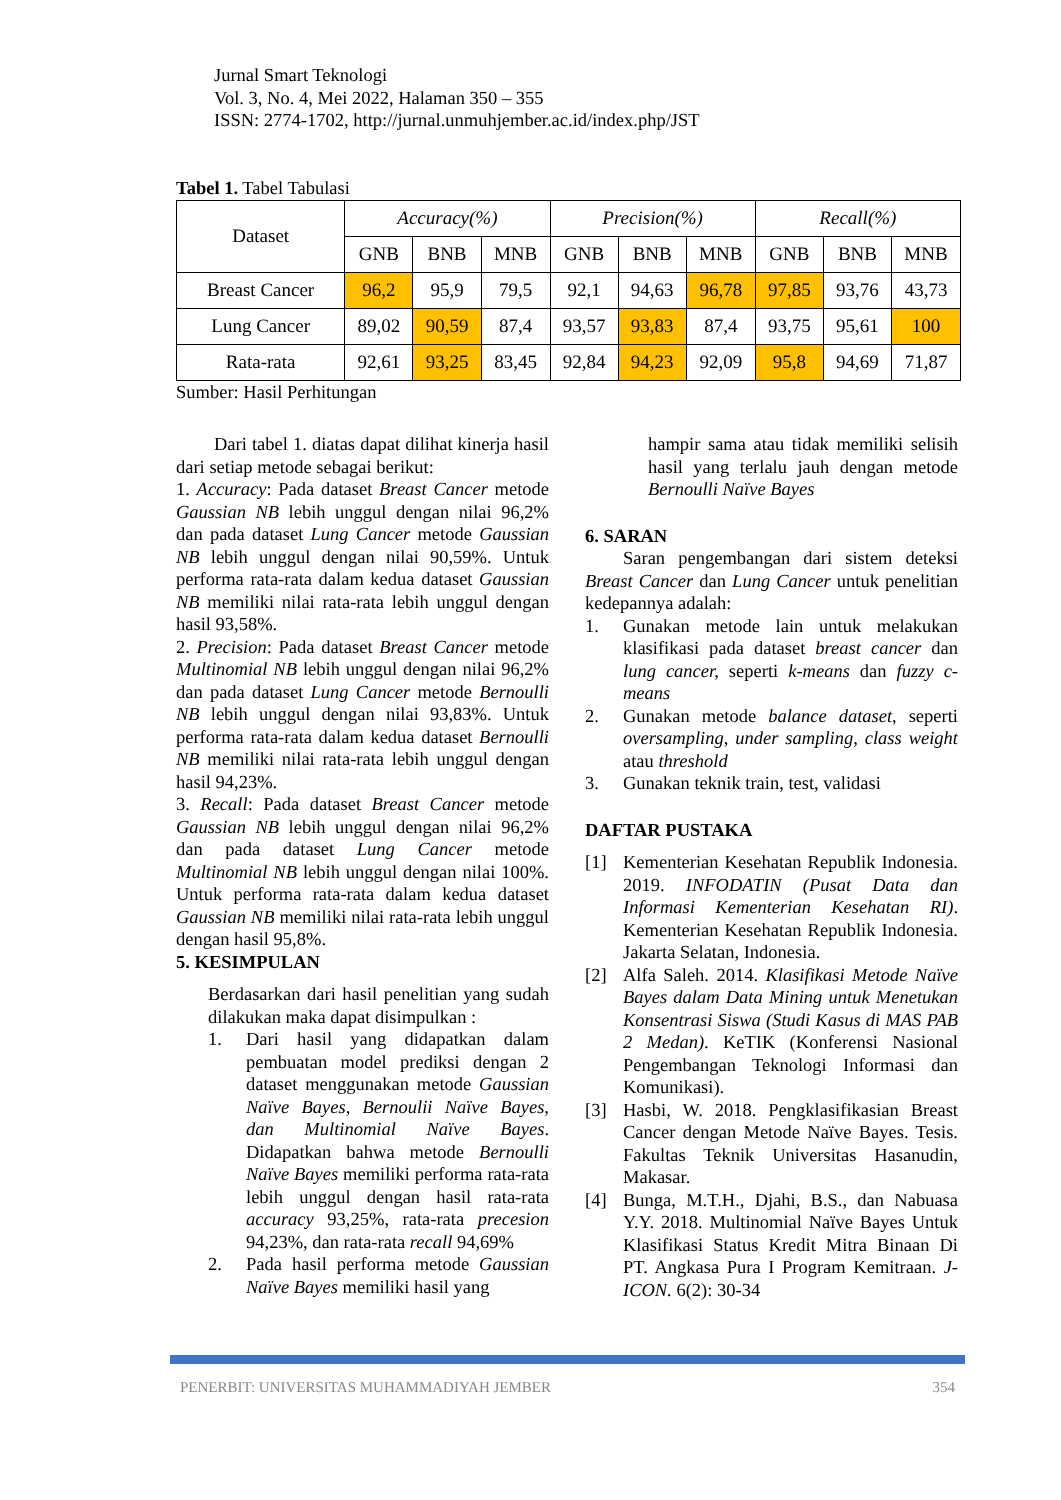Jurnal Smart Teknologi
Vol. 3, No. 4, Mei 2022, Halaman 350 – 355
ISSN: 2774-1702, http://jurnal.unmuhjember.ac.id/index.php/JST
Tabel 1. Tabel Tabulasi
| Dataset | Accuracy(%) | | | Precision(%) | | | Recall(%) | | |
| --- | --- | --- | --- | --- | --- | --- | --- | --- | --- |
| | GNB | BNB | MNB | GNB | BNB | MNB | GNB | BNB | MNB |
| Breast Cancer | 96,2 | 95,9 | 79,5 | 92,1 | 94,63 | 96,78 | 97,85 | 93,76 | 43,73 |
| Lung Cancer | 89,02 | 90,59 | 87,4 | 93,57 | 93,83 | 87,4 | 93,75 | 95,61 | 100 |
| Rata-rata | 92,61 | 93,25 | 83,45 | 92,84 | 94,23 | 92,09 | 95,8 | 94,69 | 71,87 |
Sumber: Hasil Perhitungan
Dari tabel 1. diatas dapat dilihat kinerja hasil dari setiap metode sebagai berikut:
1. Accuracy: Pada dataset Breast Cancer metode Gaussian NB lebih unggul dengan nilai 96,2% dan pada dataset Lung Cancer metode Gaussian NB lebih unggul dengan nilai 90,59%. Untuk performa rata-rata dalam kedua dataset Gaussian NB memiliki nilai rata-rata lebih unggul dengan hasil 93,58%.
2. Precision: Pada dataset Breast Cancer metode Multinomial NB lebih unggul dengan nilai 96,2% dan pada dataset Lung Cancer metode Bernoulli NB lebih unggul dengan nilai 93,83%. Untuk performa rata-rata dalam kedua dataset Bernoulli NB memiliki nilai rata-rata lebih unggul dengan hasil 94,23%.
3. Recall: Pada dataset Breast Cancer metode Gaussian NB lebih unggul dengan nilai 96,2% dan pada dataset Lung Cancer metode Multinomial NB lebih unggul dengan nilai 100%. Untuk performa rata-rata dalam kedua dataset Gaussian NB memiliki nilai rata-rata lebih unggul dengan hasil 95,8%.
5. KESIMPULAN
Berdasarkan dari hasil penelitian yang sudah dilakukan maka dapat disimpulkan :
1. Dari hasil yang didapatkan dalam pembuatan model prediksi dengan 2 dataset menggunakan metode Gaussian Naïve Bayes, Bernoulii Naïve Bayes, dan Multinomial Naïve Bayes. Didapatkan bahwa metode Bernoulli Naïve Bayes memiliki performa rata-rata lebih unggul dengan hasil rata-rata accuracy 93,25%, rata-rata precesion 94,23%, dan rata-rata recall 94,69%
2. Pada hasil performa metode Gaussian Naïve Bayes memiliki hasil yang
hampir sama atau tidak memiliki selisih hasil yang terlalu jauh dengan metode Bernoulli Naïve Bayes
6. SARAN
Saran pengembangan dari sistem deteksi Breast Cancer dan Lung Cancer untuk penelitian kedepannya adalah:
1. Gunakan metode lain untuk melakukan klasifikasi pada dataset breast cancer dan lung cancer, seperti k-means dan fuzzy c-means
2. Gunakan metode balance dataset, seperti oversampling, under sampling, class weight atau threshold
3. Gunakan teknik train, test, validasi
DAFTAR PUSTAKA
[1] Kementerian Kesehatan Republik Indonesia. 2019. INFODATIN (Pusat Data dan Informasi Kementerian Kesehatan RI). Kementerian Kesehatan Republik Indonesia. Jakarta Selatan, Indonesia.
[2] Alfa Saleh. 2014. Klasifikasi Metode Naïve Bayes dalam Data Mining untuk Menetukan Konsentrasi Siswa (Studi Kasus di MAS PAB 2 Medan). KeTIK (Konferensi Nasional Pengembangan Teknologi Informasi dan Komunikasi).
[3] Hasbi, W. 2018. Pengklasifikasian Breast Cancer dengan Metode Naïve Bayes. Tesis. Fakultas Teknik Universitas Hasanudin, Makasar.
[4] Bunga, M.T.H., Djahi, B.S., dan Nabuasa Y.Y. 2018. Multinomial Naïve Bayes Untuk Klasifikasi Status Kredit Mitra Binaan Di PT. Angkasa Pura I Program Kemitraan. J-ICON. 6(2): 30-34
PENERBIT: UNIVERSITAS MUHAMMADIYAH JEMBER 354